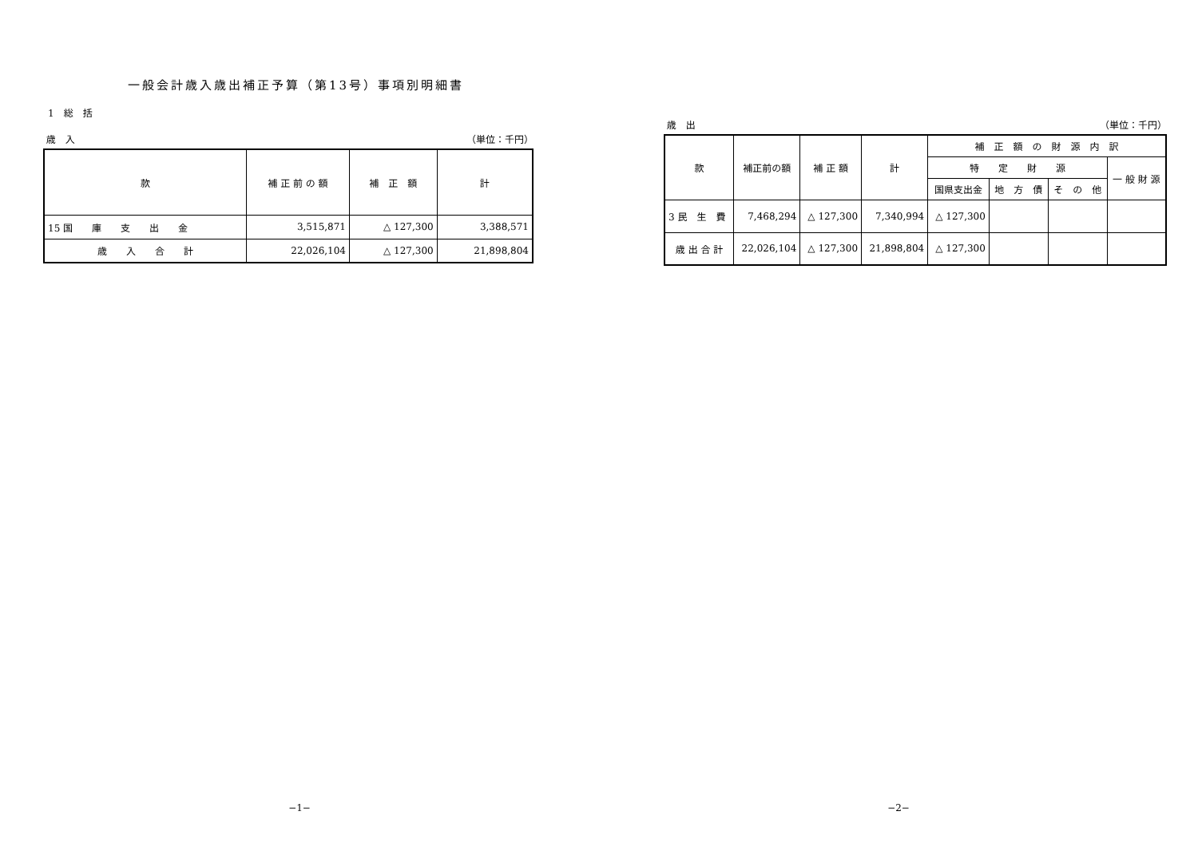一般会計歳入歳出補正予算（第13号）事項別明細書
1　総　括
歳　入 （単位：千円）
| 款 | 補 正 前 の 額 | 補 正 額 | 計 |
| --- | --- | --- | --- |
| 15 国 庫 支 出 金 | 3,515,871 | △ 127,300 | 3,388,571 |
| 歳 入 合 計 | 22,026,104 | △ 127,300 | 21,898,804 |
−1−
歳　出 （単位：千円）
| 款 | 補正前の額 | 補 正 額 | 計 | 補 正 額 の 財 源 内 訳 | | | |
| --- | --- | --- | --- | --- | --- | --- | --- |
| | | | | 特 定 財 源 | | | 一 般 財 源 |
| | | | | 国県支出金 | 地 方 債 | そ の 他 | |
| 3 民 生 費 | 7,468,294 | △ 127,300 | 7,340,994 | △ 127,300 | | | |
| 歳 出 合 計 | 22,026,104 | △ 127,300 | 21,898,804 | △ 127,300 | | | |
−2−